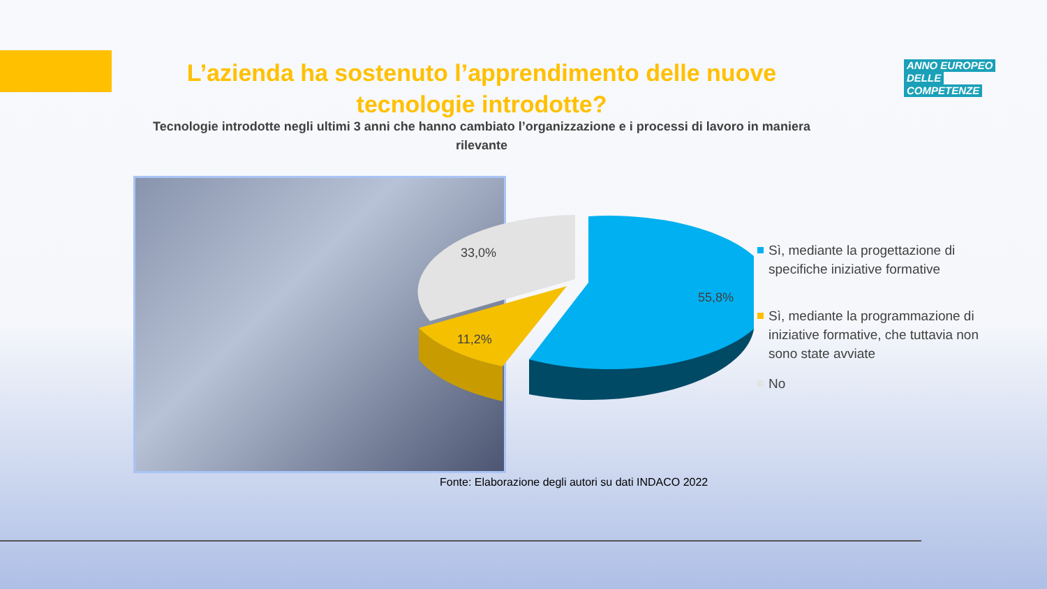L’azienda ha sostenuto l’apprendimento delle nuove tecnologie introdotte?
ANNO EUROPEO
DELLE
COMPETENZE
Tecnologie introdotte negli ultimi 3 anni che hanno cambiato l’organizzazione e i processi di lavoro in maniera rilevante
33,0%
55,8%
11,2%
Sì, mediante la progettazione di specifiche iniziative formative
Sì, mediante la programmazione di iniziative formative, che tuttavia non sono state avviate
No
Fonte: Elaborazione degli autori su dati INDACO 2022